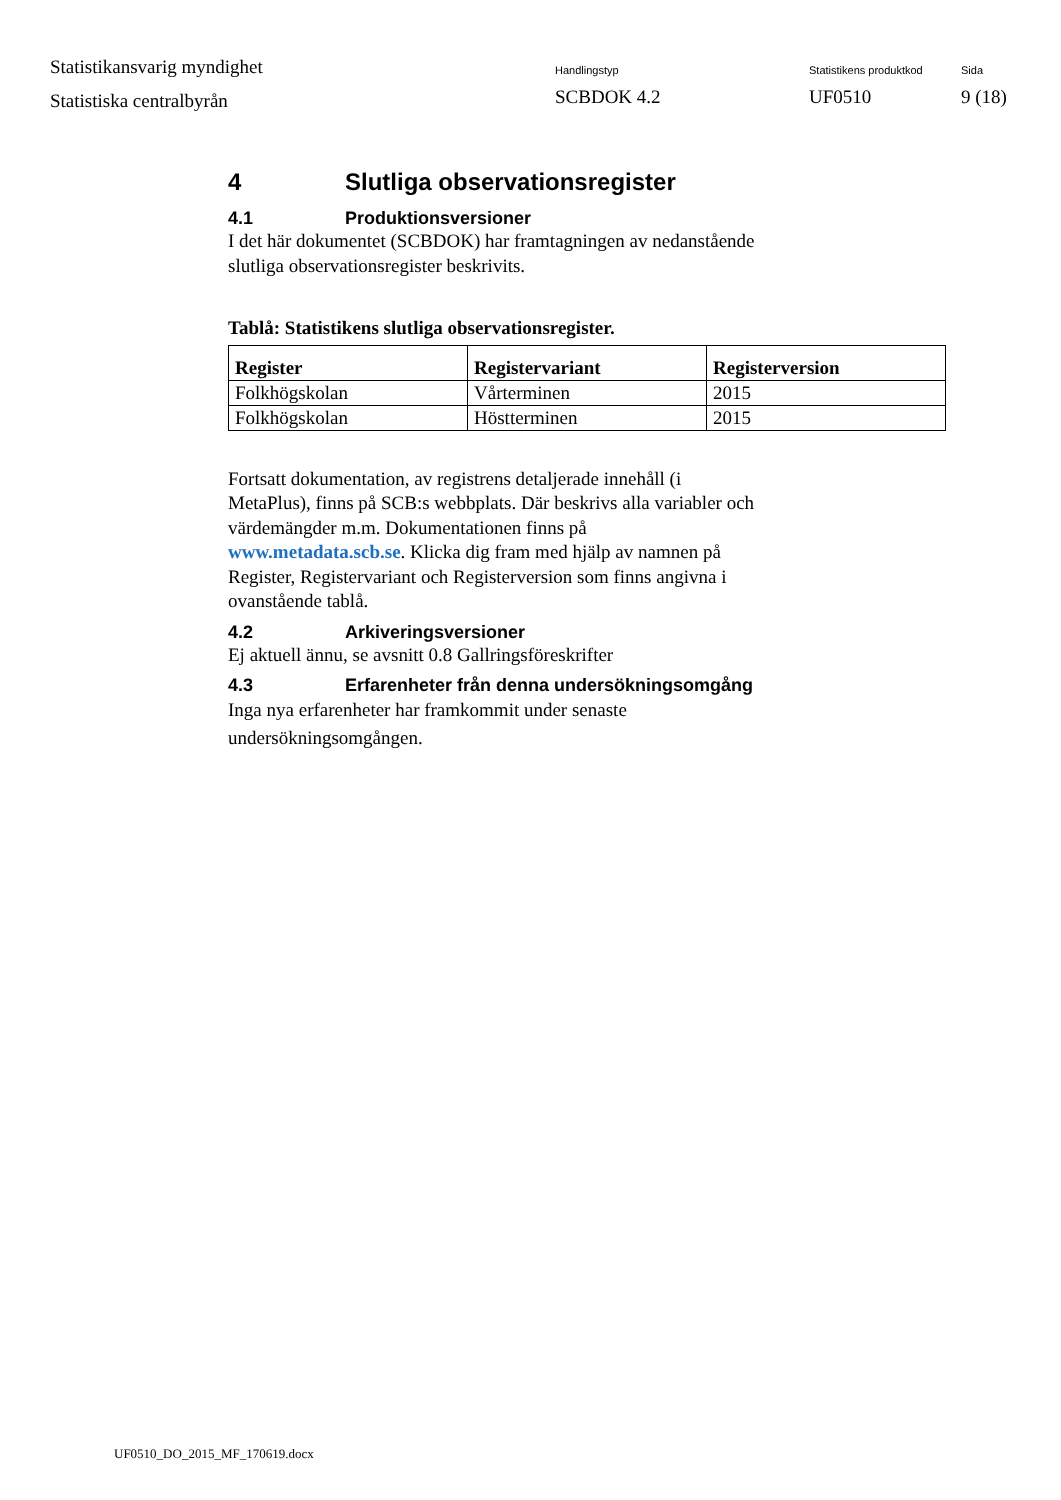Statistikansvarig myndighet
Statistiska centralbyrån
Handlingstyp
SCBDOK 4.2
Statistikens produktkod
UF0510
Sida
9 (18)
4 Slutliga observationsregister
4.1 Produktionsversioner
I det här dokumentet (SCBDOK) har framtagningen av nedanstående
slutliga observationsregister beskrivits.
Tablå: Statistikens slutliga observationsregister.
| Register | Registervariant | Registerversion |
| --- | --- | --- |
| Folkhögskolan | Vårterminen | 2015 |
| Folkhögskolan | Höstterminen | 2015 |
Fortsatt dokumentation, av registrens detaljerade innehåll (i
MetaPlus), finns på SCB:s webbplats. Där beskrivs alla variabler och
värdemängder m.m. Dokumentationen finns på
www.metadata.scb.se. Klicka dig fram med hjälp av namnen på
Register, Registervariant och Registerversion som finns angivna i
ovanstående tablå.
4.2 Arkiveringsversioner
Ej aktuell ännu, se avsnitt 0.8 Gallringsföreskrifter
4.3 Erfarenheter från denna undersökningsomgång
Inga nya erfarenheter har framkommit under senaste
undersökningsomgången.
UF0510_DO_2015_MF_170619.docx